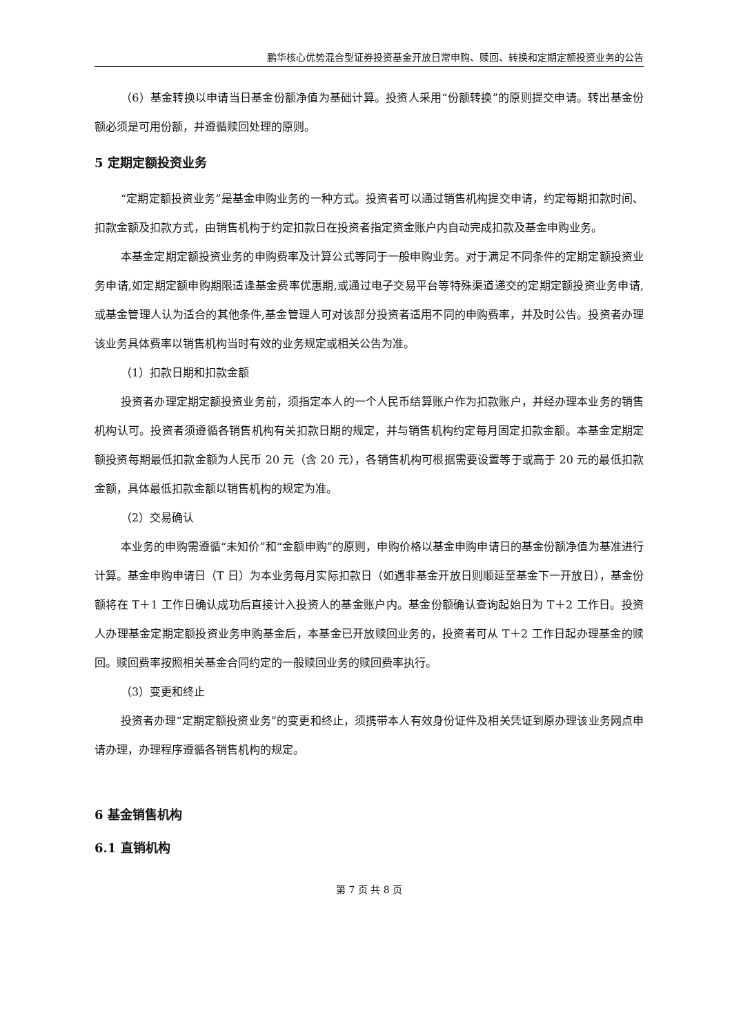鹏华核心优势混合型证券投资基金开放日常申购、赎回、转换和定期定额投资业务的公告
（6）基金转换以申请当日基金份额净值为基础计算。投资人采用“份额转换”的原则提交申请。转出基金份额必须是可用份额，并遵循赎回处理的原则。
5 定期定额投资业务
“定期定额投资业务”是基金申购业务的一种方式。投资者可以通过销售机构提交申请，约定每期扣款时间、扣款金额及扣款方式，由销售机构于约定扣款日在投资者指定资金账户内自动完成扣款及基金申购业务。
本基金定期定额投资业务的申购费率及计算公式等同于一般申购业务。对于满足不同条件的定期定额投资业务申请,如定期定额申购期限适逢基金费率优惠期,或通过电子交易平台等特殊渠道递交的定期定额投资业务申请,或基金管理人认为适合的其他条件,基金管理人可对该部分投资者适用不同的申购费率，并及时公告。投资者办理该业务具体费率以销售机构当时有效的业务规定或相关公告为准。
（1）扣款日期和扣款金额
投资者办理定期定额投资业务前，须指定本人的一个人民币结算账户作为扣款账户，并经办理本业务的销售机构认可。投资者须遵循各销售机构有关扣款日期的规定，并与销售机构约定每月固定扣款金额。本基金定期定额投资每期最低扣款金额为人民币 20 元（含 20 元），各销售机构可根据需要设置等于或高于 20 元的最低扣款金额，具体最低扣款金额以销售机构的规定为准。
（2）交易确认
本业务的申购需遵循“未知价”和“金额申购”的原则，申购价格以基金申购申请日的基金份额净值为基准进行计算。基金申购申请日（T 日）为本业务每月实际扣款日（如遇非基金开放日则顺延至基金下一开放日），基金份额将在 T＋1 工作日确认成功后直接计入投资人的基金账户内。基金份额确认查询起始日为 T＋2 工作日。投资人办理基金定期定额投资业务申购基金后，本基金已开放赎回业务的，投资者可从 T＋2 工作日起办理基金的赎回。赎回费率按照相关基金合同约定的一般赎回业务的赎回费率执行。
（3）变更和终止
投资者办理“定期定额投资业务”的变更和终止，须携带本人有效身份证件及相关凭证到原办理该业务网点申请办理，办理程序遵循各销售机构的规定。
6 基金销售机构
6.1 直销机构
第 7 页 共 8 页